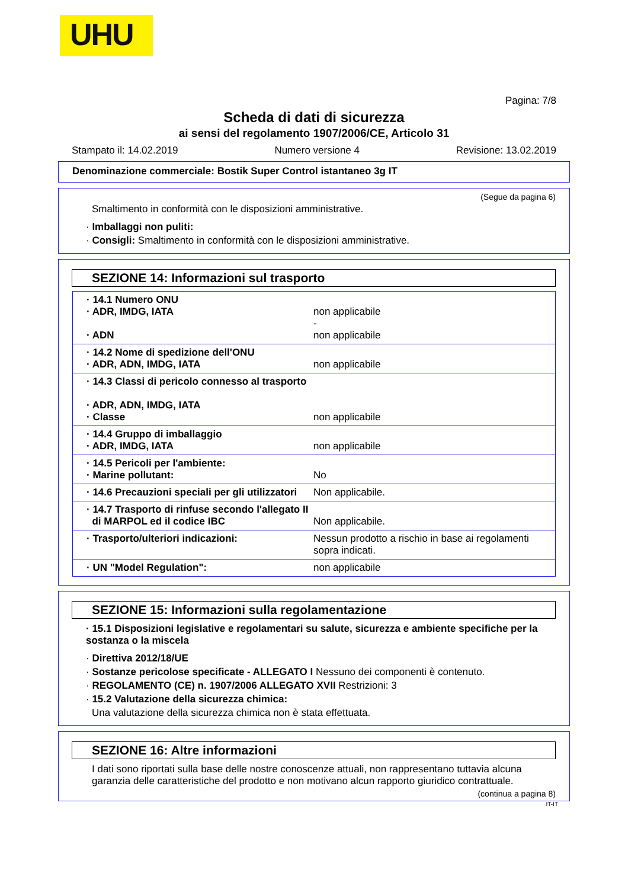UHU
Pagina: 7/8
Scheda di dati di sicurezza
ai sensi del regolamento 1907/2006/CE, Articolo 31
Stampato il: 14.02.2019 Numero versione 4 Revisione: 13.02.2019
Denominazione commerciale: Bostik Super Control istantaneo 3g IT
(Segue da pagina 6)
Smaltimento in conformità con le disposizioni amministrative.
· Imballaggi non puliti:
· Consigli: Smaltimento in conformità con le disposizioni amministrative.
SEZIONE 14: Informazioni sul trasporto
| · 14.1 Numero ONU · ADR, IMDG, IATA · ADN | non applicabile - non applicabile |
| · 14.2 Nome di spedizione dell'ONU · ADR, ADN, IMDG, IATA | non applicabile |
| · 14.3 Classi di pericolo connesso al trasporto · ADR, ADN, IMDG, IATA · Classe | non applicabile |
| · 14.4 Gruppo di imballaggio · ADR, IMDG, IATA | non applicabile |
| · 14.5 Pericoli per l'ambiente: · Marine pollutant: | No |
| · 14.6 Precauzioni speciali per gli utilizzatori | Non applicabile. |
| · 14.7 Trasporto di rinfuse secondo l'allegato II di MARPOL ed il codice IBC | Non applicabile. |
| · Trasporto/ulteriori indicazioni: | Nessun prodotto a rischio in base ai regolamenti sopra indicati. |
| · UN "Model Regulation": | non applicabile |
SEZIONE 15: Informazioni sulla regolamentazione
· 15.1 Disposizioni legislative e regolamentari su salute, sicurezza e ambiente specifiche per la sostanza o la miscela
· Direttiva 2012/18/UE
· Sostanze pericolose specificate - ALLEGATO I Nessuno dei componenti è contenuto.
· REGOLAMENTO (CE) n. 1907/2006 ALLEGATO XVII Restrizioni: 3
· 15.2 Valutazione della sicurezza chimica:
Una valutazione della sicurezza chimica non è stata effettuata.
SEZIONE 16: Altre informazioni
I dati sono riportati sulla base delle nostre conoscenze attuali, non rappresentano tuttavia alcuna garanzia delle caratteristiche del prodotto e non motivano alcun rapporto giuridico contrattuale.
(continua a pagina 8)
IT-IT